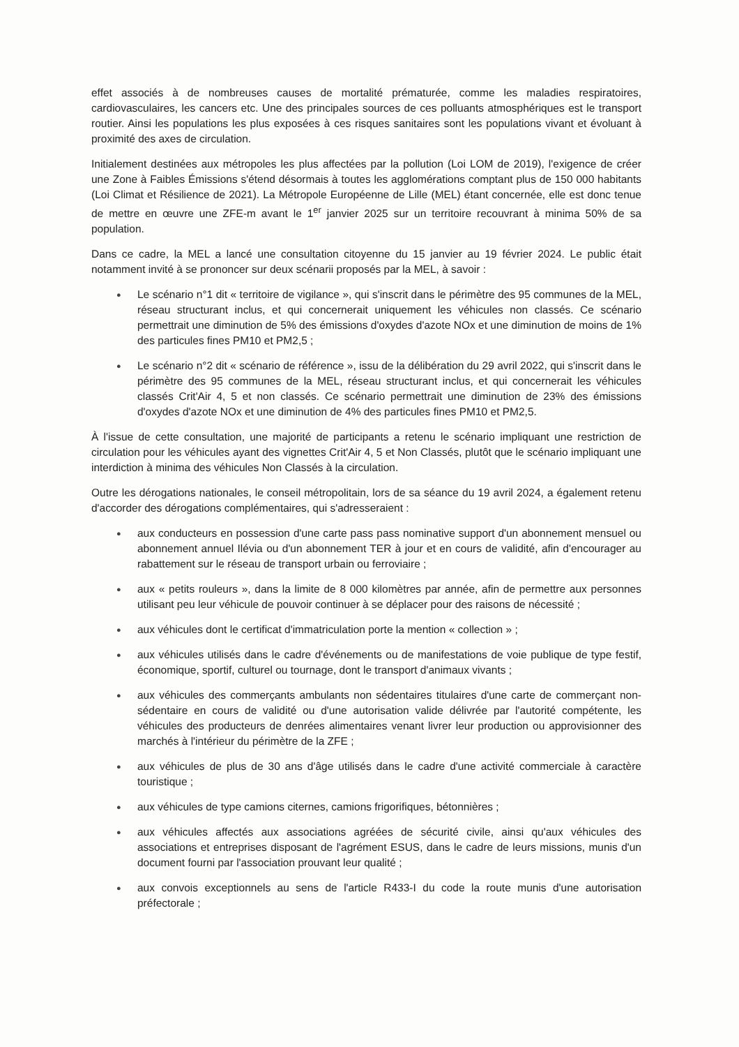effet associés à de nombreuses causes de mortalité prématurée, comme les maladies respiratoires, cardiovasculaires, les cancers etc. Une des principales sources de ces polluants atmosphériques est le transport routier. Ainsi les populations les plus exposées à ces risques sanitaires sont les populations vivant et évoluant à proximité des axes de circulation.
Initialement destinées aux métropoles les plus affectées par la pollution (Loi LOM de 2019), l'exigence de créer une Zone à Faibles Émissions s'étend désormais à toutes les agglomérations comptant plus de 150 000 habitants (Loi Climat et Résilience de 2021). La Métropole Européenne de Lille (MEL) étant concernée, elle est donc tenue de mettre en œuvre une ZFE-m avant le 1<sup>er</sup> janvier 2025 sur un territoire recouvrant à minima 50% de sa population.
Dans ce cadre, la MEL a lancé une consultation citoyenne du 15 janvier au 19 février 2024. Le public était notamment invité à se prononcer sur deux scénarii proposés par la MEL, à savoir :
● Le scénario n°1 dit « territoire de vigilance », qui s'inscrit dans le périmètre des 95 communes de la MEL, réseau structurant inclus, et qui concernerait uniquement les véhicules non classés. Ce scénario permettrait une diminution de 5% des émissions d'oxydes d'azote NOx et une diminution de moins de 1% des particules fines PM10 et PM2,5 ;
● Le scénario n°2 dit « scénario de référence », issu de la délibération du 29 avril 2022, qui s'inscrit dans le périmètre des 95 communes de la MEL, réseau structurant inclus, et qui concernerait les véhicules classés Crit'Air 4, 5 et non classés. Ce scénario permettrait une diminution de 23% des émissions d'oxydes d'azote NOx et une diminution de 4% des particules fines PM10 et PM2,5.
À l'issue de cette consultation, une majorité de participants a retenu le scénario impliquant une restriction de circulation pour les véhicules ayant des vignettes Crit'Air 4, 5 et Non Classés, plutôt que le scénario impliquant une interdiction à minima des véhicules Non Classés à la circulation.
Outre les dérogations nationales, le conseil métropolitain, lors de sa séance du 19 avril 2024, a également retenu d'accorder des dérogations complémentaires, qui s'adresseraient :
● aux conducteurs en possession d'une carte pass pass nominative support d'un abonnement mensuel ou abonnement annuel Ilévia ou d'un abonnement TER à jour et en cours de validité, afin d'encourager au rabattement sur le réseau de transport urbain ou ferroviaire ;
● aux « petits rouleurs », dans la limite de 8 000 kilomètres par année, afin de permettre aux personnes utilisant peu leur véhicule de pouvoir continuer à se déplacer pour des raisons de nécessité ;
● aux véhicules dont le certificat d'immatriculation porte la mention « collection » ;
● aux véhicules utilisés dans le cadre d'événements ou de manifestations de voie publique de type festif, économique, sportif, culturel ou tournage, dont le transport d'animaux vivants ;
● aux véhicules des commerçants ambulants non sédentaires titulaires d'une carte de commerçant non-sédentaire en cours de validité ou d'une autorisation valide délivrée par l'autorité compétente, les véhicules des producteurs de denrées alimentaires venant livrer leur production ou approvisionner des marchés à l'intérieur du périmètre de la ZFE ;
● aux véhicules de plus de 30 ans d'âge utilisés dans le cadre d'une activité commerciale à caractère touristique ;
● aux véhicules de type camions citernes, camions frigorifiques, bétonnières ;
● aux véhicules affectés aux associations agréées de sécurité civile, ainsi qu'aux véhicules des associations et entreprises disposant de l'agrément ESUS, dans le cadre de leurs missions, munis d'un document fourni par l'association prouvant leur qualité ;
● aux convois exceptionnels au sens de l'article R433-I du code la route munis d'une autorisation préfectorale ;